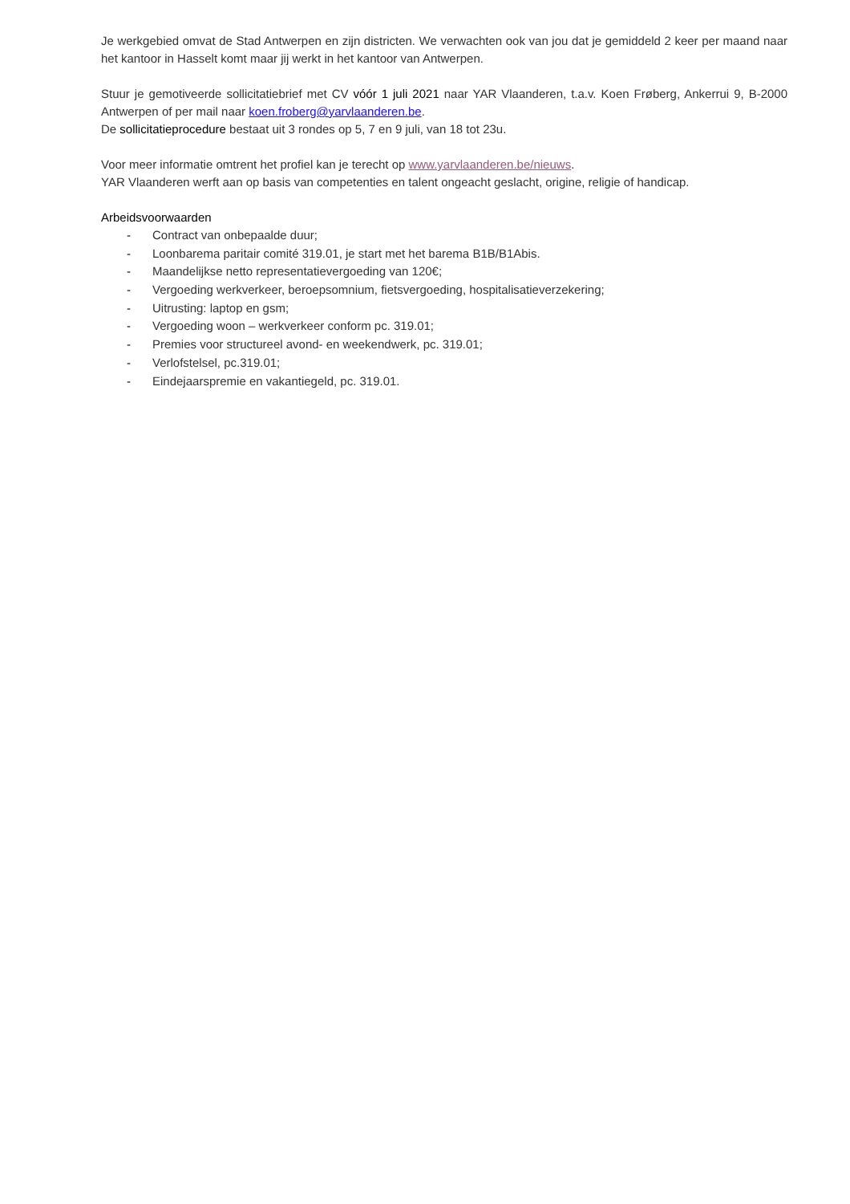Je werkgebied omvat de Stad Antwerpen en zijn districten. We verwachten ook van jou dat je gemiddeld 2 keer per maand naar het kantoor in Hasselt komt maar jij werkt in het kantoor van Antwerpen.
Stuur je gemotiveerde sollicitatiebrief met CV vóór 1 juli 2021 naar YAR Vlaanderen, t.a.v. Koen Frøberg, Ankerrui 9, B-2000 Antwerpen of per mail naar koen.froberg@yarvlaanderen.be.
De sollicitatieprocedure bestaat uit 3 rondes op 5, 7 en 9 juli, van 18 tot 23u.
Voor meer informatie omtrent het profiel kan je terecht op www.yarvlaanderen.be/nieuws.
YAR Vlaanderen werft aan op basis van competenties en talent ongeacht geslacht, origine, religie of handicap.
Arbeidsvoorwaarden
- Contract van onbepaalde duur;
- Loonbarema paritair comité 319.01, je start met het barema B1B/B1Abis.
- Maandelijkse netto representatievergoeding van 120€;
- Vergoeding werkverkeer, beroepsomnium, fietsvergoeding, hospitalisatieverzekering;
- Uitrusting: laptop en gsm;
- Vergoeding woon – werkverkeer conform pc. 319.01;
- Premies voor structureel avond- en weekendwerk, pc. 319.01;
- Verlofstelsel, pc.319.01;
- Eindejaarspremie en vakantiegeld, pc. 319.01.